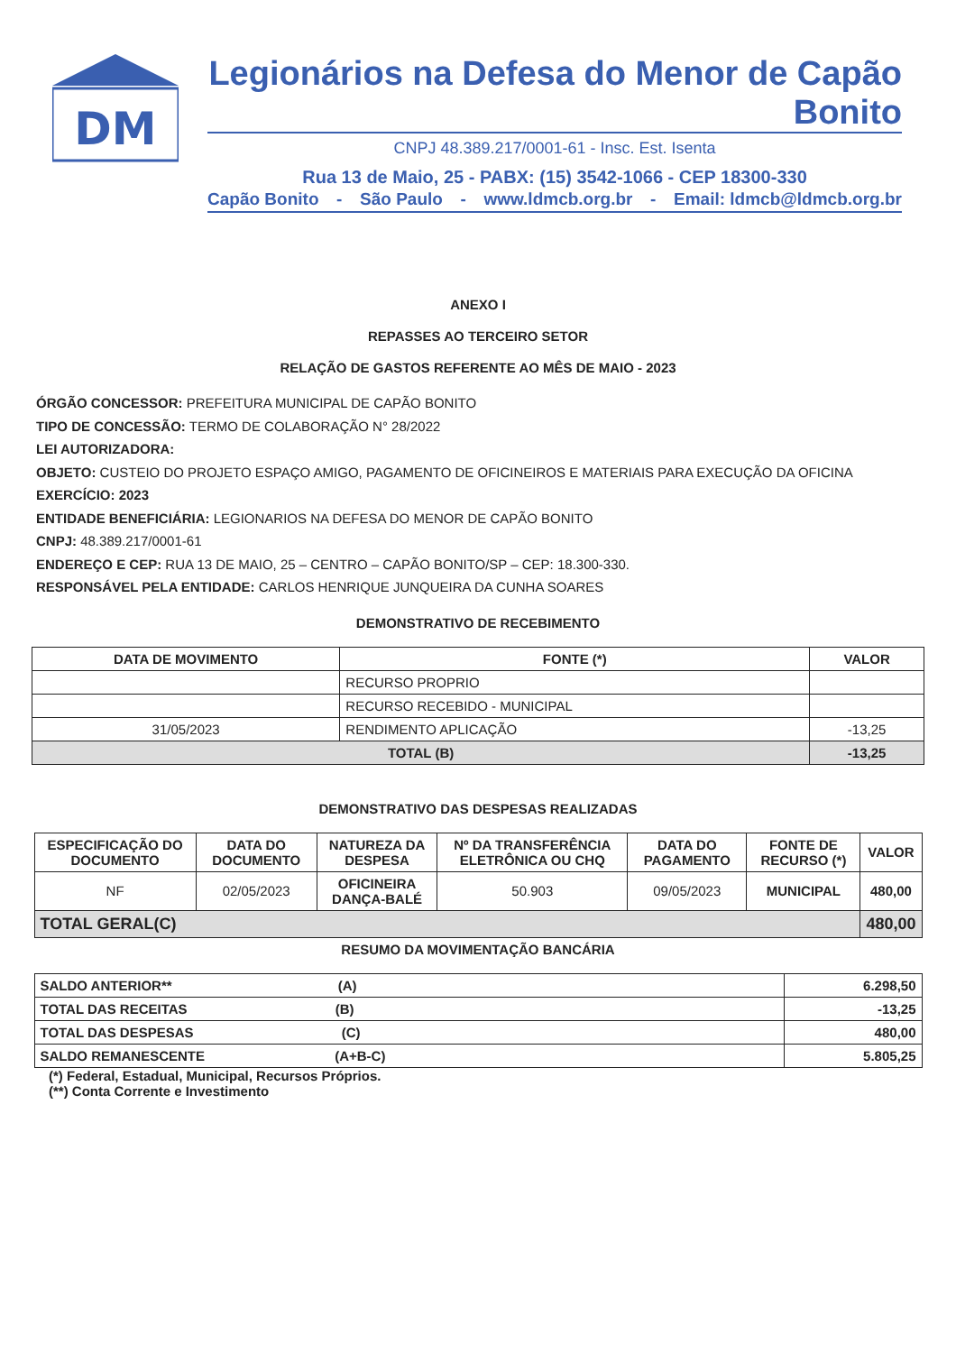DM
Legionários na Defesa do Menor de Capão Bonito
CNPJ 48.389.217/0001-61 - Insc. Est. Isenta
Rua 13 de Maio, 25 - PABX: (15) 3542-1066 - CEP 18300-330
Capão Bonito - São Paulo - www.ldmcb.org.br - Email: ldmcb@ldmcb.org.br
ANEXO I
REPASSES AO TERCEIRO SETOR
RELAÇÃO DE GASTOS REFERENTE AO MÊS DE MAIO - 2023
ÓRGÃO CONCESSOR: PREFEITURA MUNICIPAL DE CAPÃO BONITO
TIPO DE CONCESSÃO: TERMO DE COLABORAÇÃO N° 28/2022
LEI AUTORIZADORA:
OBJETO: CUSTEIO DO PROJETO ESPAÇO AMIGO, PAGAMENTO DE OFICINEIROS E MATERIAIS PARA EXECUÇÃO DA OFICINA
EXERCÍCIO: 2023
ENTIDADE BENEFICIÁRIA: LEGIONARIOS NA DEFESA DO MENOR DE CAPÃO BONITO
CNPJ: 48.389.217/0001-61
ENDEREÇO E CEP: RUA 13 DE MAIO, 25 – CENTRO – CAPÃO BONITO/SP – CEP: 18.300-330.
RESPONSÁVEL PELA ENTIDADE: CARLOS HENRIQUE JUNQUEIRA DA CUNHA SOARES
DEMONSTRATIVO DE RECEBIMENTO
| DATA DE MOVIMENTO | FONTE (*) | VALOR |
| --- | --- | --- |
| | RECURSO PROPRIO | |
| | RECURSO RECEBIDO - MUNICIPAL | |
| 31/05/2023 | RENDIMENTO APLICAÇÃO | -13,25 |
| TOTAL (B) | | -13,25 |
DEMONSTRATIVO DAS DESPESAS REALIZADAS
| ESPECIFICAÇÃO DO DOCUMENTO | DATA DO DOCUMENTO | NATUREZA DA DESPESA | Nº DA TRANSFERÊNCIA ELETRÔNICA OU CHQ | DATA DO PAGAMENTO | FONTE DE RECURSO (*) | VALOR |
| --- | --- | --- | --- | --- | --- | --- |
| NF | 02/05/2023 | OFICINEIRA DANÇA-BALÉ | 50.903 | 09/05/2023 | MUNICIPAL | 480,00 |
| TOTAL GERAL(C) | | | | | | 480,00 |
RESUMO DA MOVIMENTAÇÃO BANCÁRIA
| SALDO ANTERIOR** (A) | 6.298,50 |
| TOTAL DAS RECEITAS (B) | -13,25 |
| TOTAL DAS DESPESAS (C) | 480,00 |
| SALDO REMANESCENTE (A+B-C) | 5.805,25 |
(*) Federal, Estadual, Municipal, Recursos Próprios.
(**) Conta Corrente e Investimento